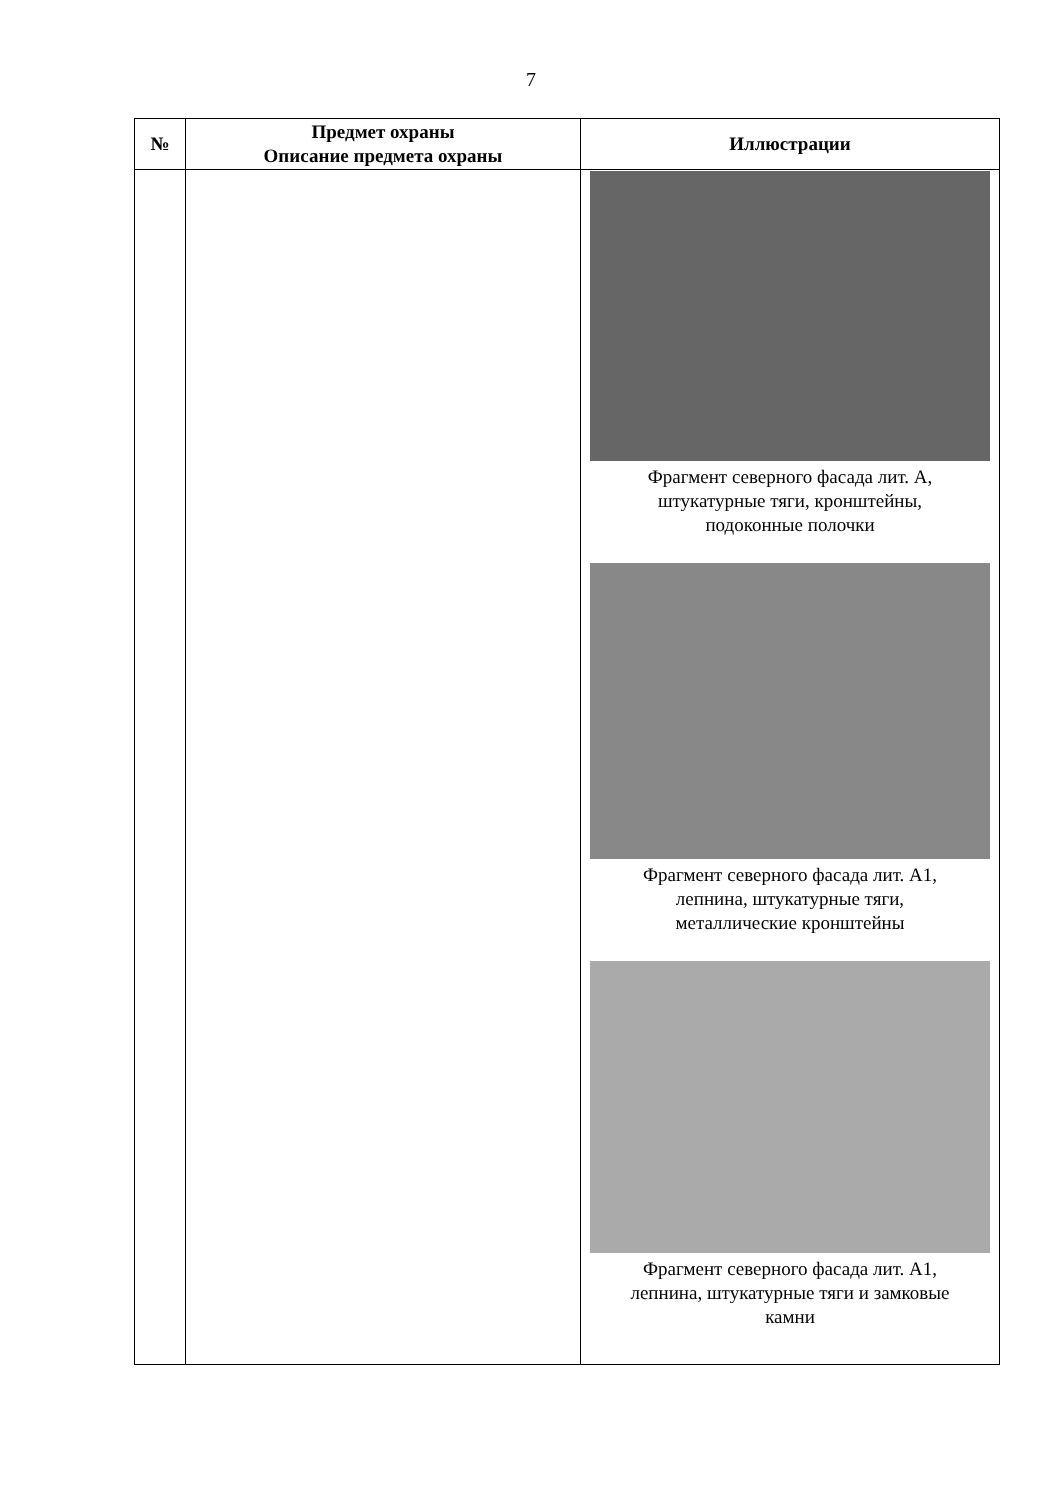7
| № | Предмет охраны Описание предмета охраны | Иллюстрации |
| --- | --- | --- |
| | | Фрагмент северного фасада лит. А, штукатурные тяги, кронштейны, подоконные полочки Фрагмент северного фасада лит. А1, лепнина, штукатурные тяги, металлические кронштейны Фрагмент северного фасада лит. А1, лепнина, штукатурные тяги и замковые камни |